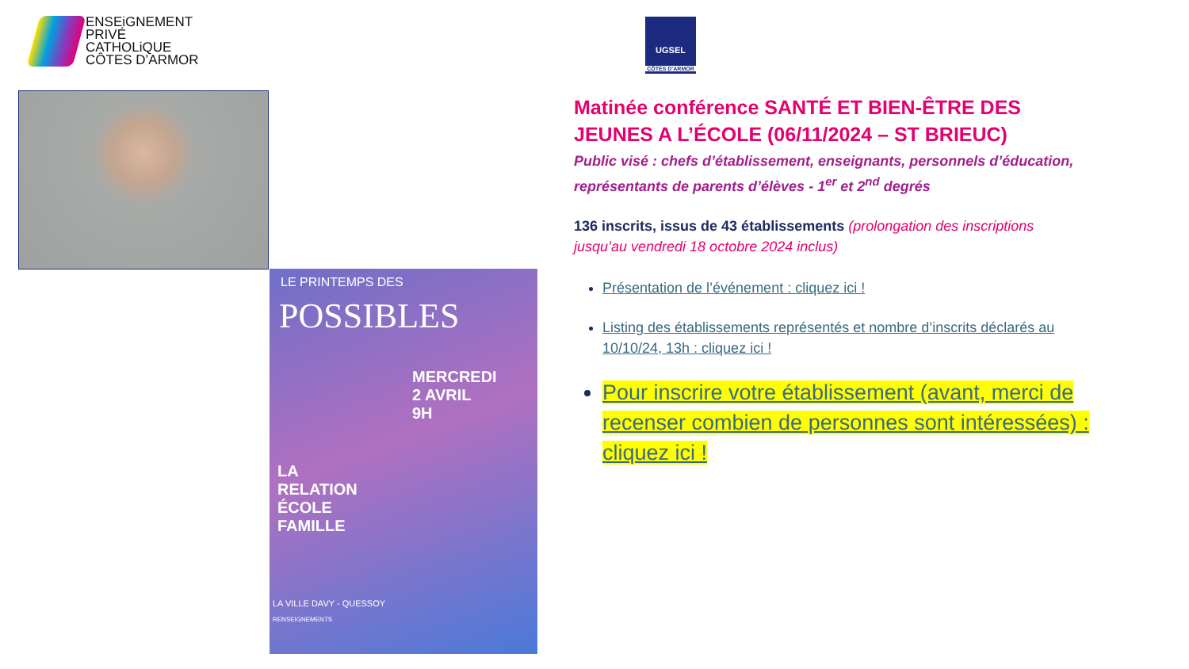ENSEiGNEMENT
PRIVÉ
CATHOLiQUE
CÔTES D’ARMOR
UGSEL
CÔTES D’ARMOR
LE PRINTEMPS DES
POSSIBLES
MERCREDI
2 AVRIL
9H
LA
RELATION
ÉCOLE
FAMILLE
LA VILLE DAVY - QUESSOY
RENSEIGNEMENTS
Matinée conférence SANTÉ ET BIEN-ÊTRE DES JEUNES A L’ÉCOLE (06/11/2024 – ST BRIEUC)
Public visé : chefs d’établissement, enseignants, personnels d’éducation, représentants de parents d’élèves - 1<sup>er</sup> et 2<sup>nd</sup> degrés
136 inscrits, issus de 43 établissements (prolongation des inscriptions jusqu’au vendredi 18 octobre 2024 inclus)
Présentation de l’événement : cliquez ici !
Listing des établissements représentés et nombre d’inscrits déclarés au 10/10/24, 13h : cliquez ici !
Pour inscrire votre établissement (avant, merci de recenser combien de personnes sont intéressées) : cliquez ici !